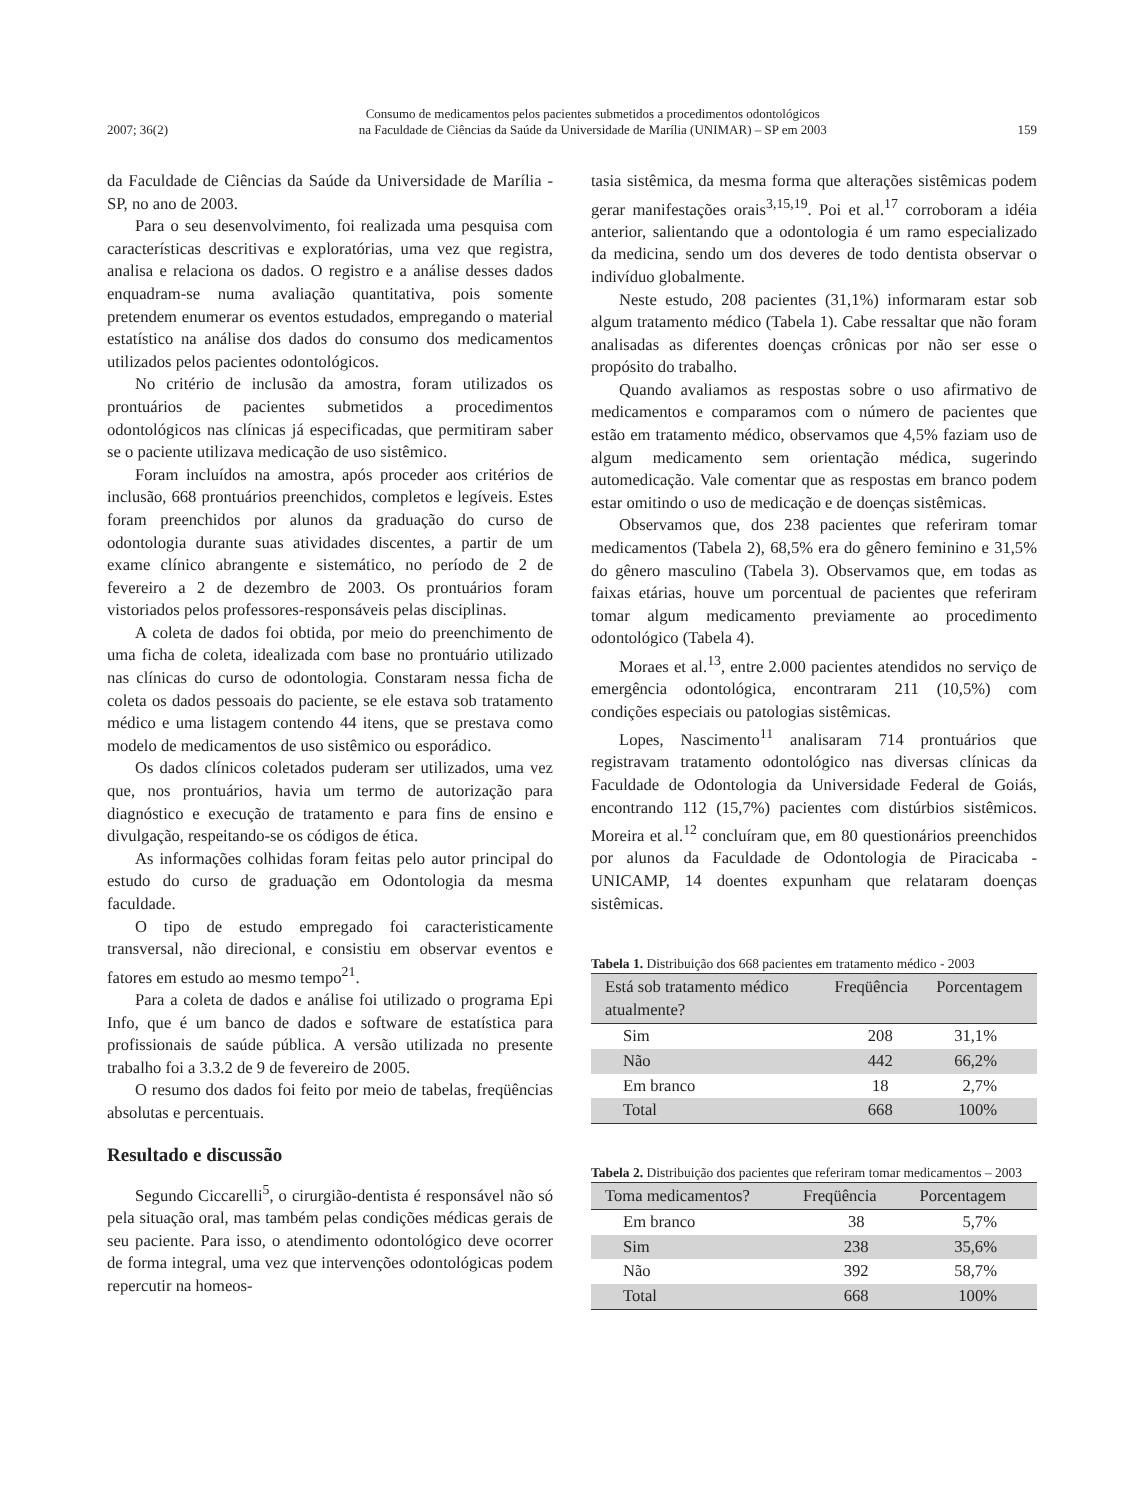2007; 36(2) Consumo de medicamentos pelos pacientes submetidos a procedimentos odontológicos
na Faculdade de Ciências da Saúde da Universidade de Marília (UNIMAR) – SP em 2003 159
da Faculdade de Ciências da Saúde da Universidade de Marília - SP, no ano de 2003.
Para o seu desenvolvimento, foi realizada uma pesquisa com características descritivas e exploratórias, uma vez que registra, analisa e relaciona os dados. O registro e a análise desses dados enquadram-se numa avaliação quantitativa, pois somente pretendem enumerar os eventos estudados, empregando o material estatístico na análise dos dados do consumo dos medicamentos utilizados pelos pacientes odontológicos.
No critério de inclusão da amostra, foram utilizados os prontuários de pacientes submetidos a procedimentos odontológicos nas clínicas já especificadas, que permitiram saber se o paciente utilizava medicação de uso sistêmico.
Foram incluídos na amostra, após proceder aos critérios de inclusão, 668 prontuários preenchidos, completos e legíveis. Estes foram preenchidos por alunos da graduação do curso de odontologia durante suas atividades discentes, a partir de um exame clínico abrangente e sistemático, no período de 2 de fevereiro a 2 de dezembro de 2003. Os prontuários foram vistoriados pelos professores-responsáveis pelas disciplinas.
A coleta de dados foi obtida, por meio do preenchimento de uma ficha de coleta, idealizada com base no prontuário utilizado nas clínicas do curso de odontologia. Constaram nessa ficha de coleta os dados pessoais do paciente, se ele estava sob tratamento médico e uma listagem contendo 44 itens, que se prestava como modelo de medicamentos de uso sistêmico ou esporádico.
Os dados clínicos coletados puderam ser utilizados, uma vez que, nos prontuários, havia um termo de autorização para diagnóstico e execução de tratamento e para fins de ensino e divulgação, respeitando-se os códigos de ética.
As informações colhidas foram feitas pelo autor principal do estudo do curso de graduação em Odontologia da mesma faculdade.
O tipo de estudo empregado foi caracteristicamente transversal, não direcional, e consistiu em observar eventos e fatores em estudo ao mesmo tempo<sup>21</sup>.
Para a coleta de dados e análise foi utilizado o programa Epi Info, que é um banco de dados e software de estatística para profissionais de saúde pública. A versão utilizada no presente trabalho foi a 3.3.2 de 9 de fevereiro de 2005.
O resumo dos dados foi feito por meio de tabelas, freqüências absolutas e percentuais.
Resultado e discussão
Segundo Ciccarelli<sup>5</sup>, o cirurgião-dentista é responsável não só pela situação oral, mas também pelas condições médicas gerais de seu paciente. Para isso, o atendimento odontológico deve ocorrer de forma integral, uma vez que intervenções odontológicas podem repercutir na homeos-
tasia sistêmica, da mesma forma que alterações sistêmicas podem gerar manifestações orais<sup>3,15,19</sup>. Poi et al.<sup>17</sup> corroboram a idéia anterior, salientando que a odontologia é um ramo especializado da medicina, sendo um dos deveres de todo dentista observar o indivíduo globalmente.
Neste estudo, 208 pacientes (31,1%) informaram estar sob algum tratamento médico (Tabela 1). Cabe ressaltar que não foram analisadas as diferentes doenças crônicas por não ser esse o propósito do trabalho.
Quando avaliamos as respostas sobre o uso afirmativo de medicamentos e comparamos com o número de pacientes que estão em tratamento médico, observamos que 4,5% faziam uso de algum medicamento sem orientação médica, sugerindo automedicação. Vale comentar que as respostas em branco podem estar omitindo o uso de medicação e de doenças sistêmicas.
Observamos que, dos 238 pacientes que referiram tomar medicamentos (Tabela 2), 68,5% era do gênero feminino e 31,5% do gênero masculino (Tabela 3). Observamos que, em todas as faixas etárias, houve um porcentual de pacientes que referiram tomar algum medicamento previamente ao procedimento odontológico (Tabela 4).
Moraes et al.<sup>13</sup>, entre 2.000 pacientes atendidos no serviço de emergência odontológica, encontraram 211 (10,5%) com condições especiais ou patologias sistêmicas.
Lopes, Nascimento<sup>11</sup> analisaram 714 prontuários que registravam tratamento odontológico nas diversas clínicas da Faculdade de Odontologia da Universidade Federal de Goiás, encontrando 112 (15,7%) pacientes com distúrbios sistêmicos. Moreira et al.<sup>12</sup> concluíram que, em 80 questionários preenchidos por alunos da Faculdade de Odontologia de Piracicaba - UNICAMP, 14 doentes expunham que relataram doenças sistêmicas.
Tabela 1. Distribuição dos 668 pacientes em tratamento médico - 2003
| Está sob tratamento médico atualmente? | Freqüência | Porcentagem |
| --- | --- | --- |
| Sim | 208 | 31,1% |
| Não | 442 | 66,2% |
| Em branco | 18 | 2,7% |
| Total | 668 | 100% |
Tabela 2. Distribuição dos pacientes que referiram tomar medicamentos – 2003
| Toma medicamentos? | Freqüência | Porcentagem |
| --- | --- | --- |
| Em branco | 38 | 5,7% |
| Sim | 238 | 35,6% |
| Não | 392 | 58,7% |
| Total | 668 | 100% |